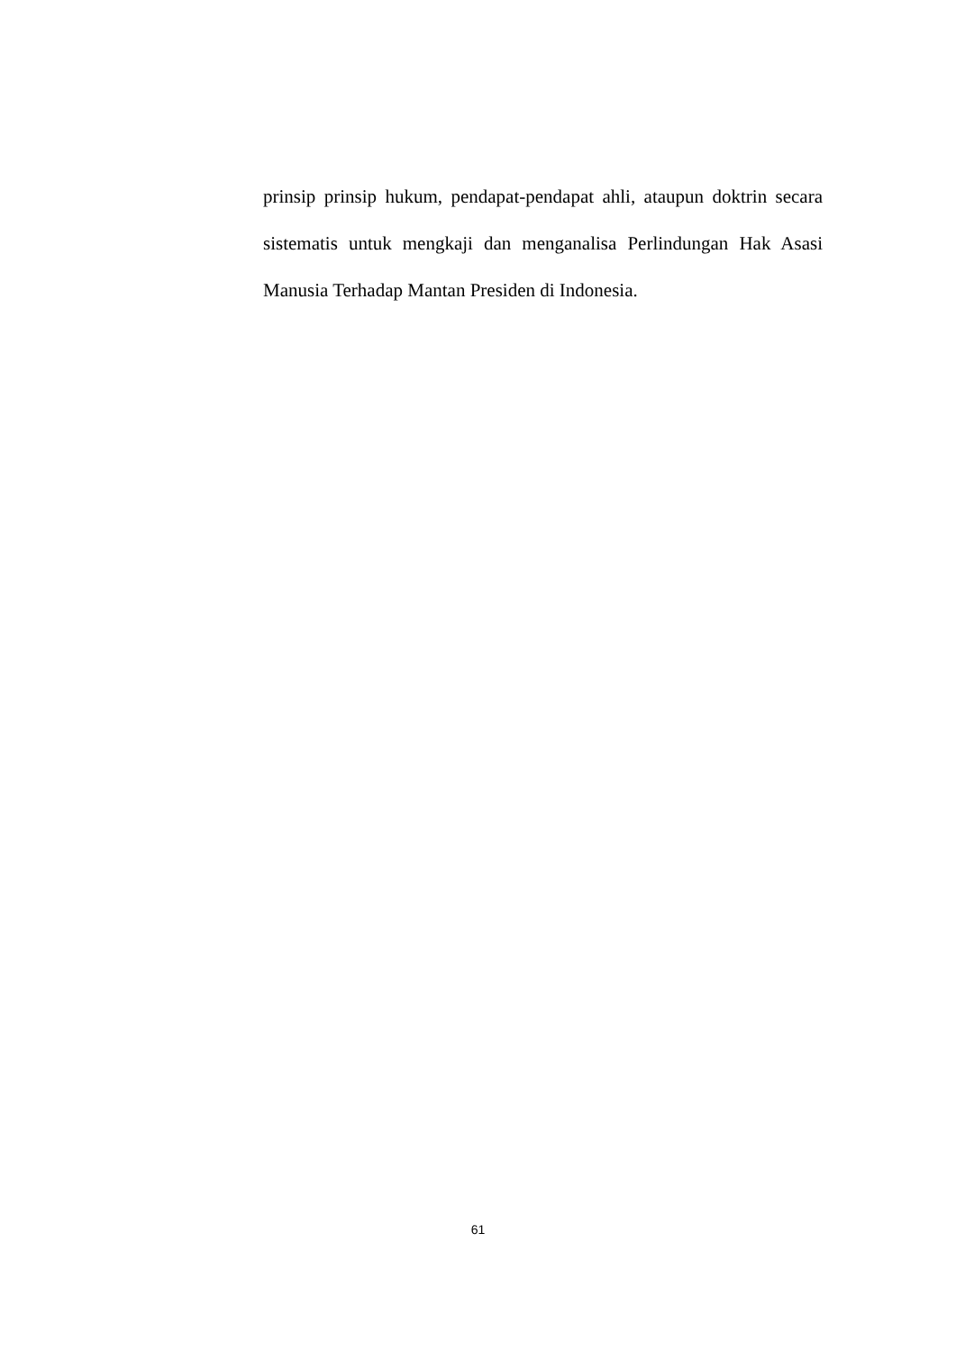prinsip prinsip hukum, pendapat-pendapat ahli, ataupun doktrin secara sistematis untuk mengkaji dan menganalisa Perlindungan Hak Asasi Manusia Terhadap Mantan Presiden di Indonesia.
61